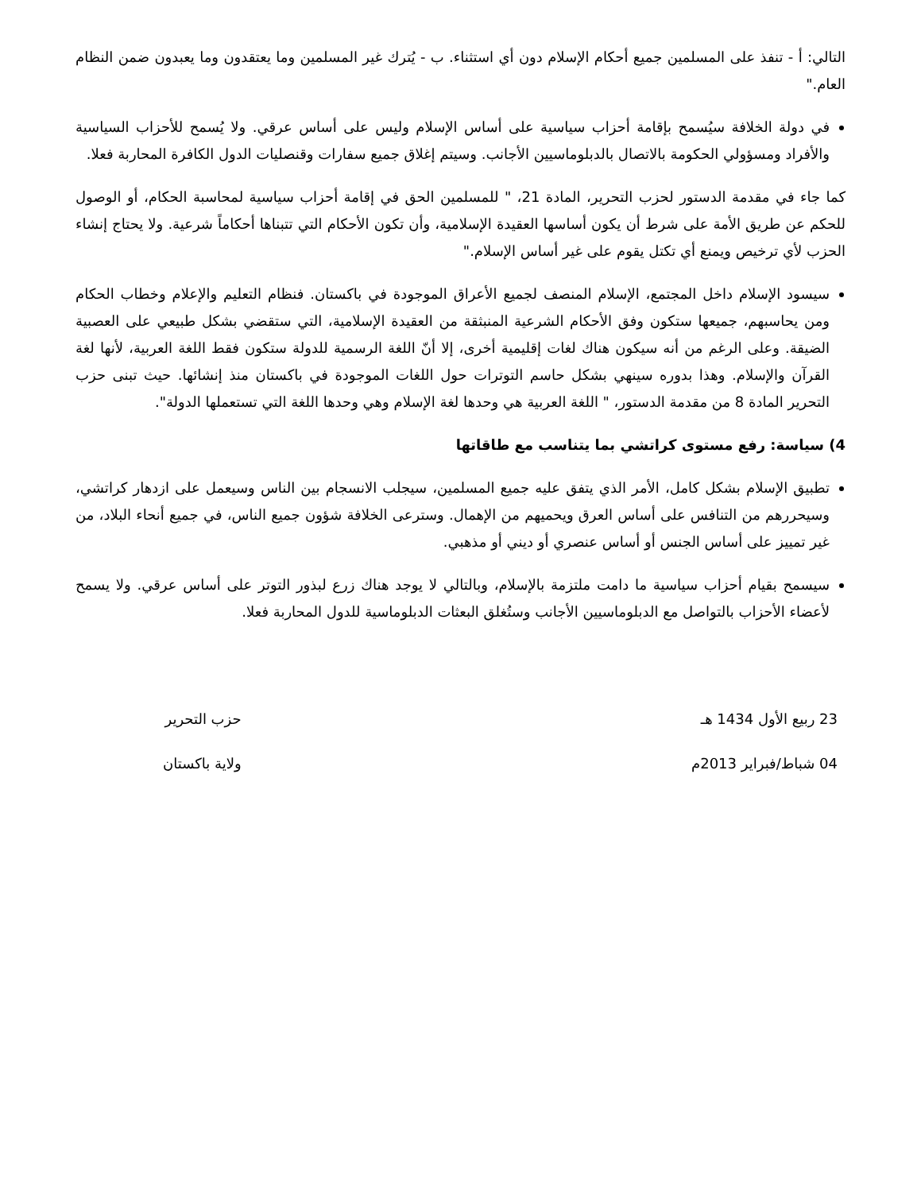التالي: أ - تنفذ على المسلمين جميع أحكام الإسلام دون أي استثناء. ب - يُترك غير المسلمين وما يعتقدون وما يعبدون ضمن النظام العام."
في دولة الخلافة سيُسمح بإقامة أحزاب سياسية على أساس الإسلام وليس على أساس عرقي. ولا يُسمح للأحزاب السياسية والأفراد ومسؤولي الحكومة بالاتصال بالدبلوماسيين الأجانب. وسيتم إغلاق جميع سفارات وقنصليات الدول الكافرة المحاربة فعلا.
كما جاء في مقدمة الدستور لحزب التحرير، المادة 21، " للمسلمين الحق في إقامة أحزاب سياسية لمحاسبة الحكام، أو الوصول للحكم عن طريق الأمة على شرط أن يكون أساسها العقيدة الإسلامية، وأن تكون الأحكام التي تتبناها أحكاماً شرعية. ولا يحتاج إنشاء الحزب لأي ترخيص ويمنع أي تكتل يقوم على غير أساس الإسلام."
سيسود الإسلام داخل المجتمع، الإسلام المنصف لجميع الأعراق الموجودة في باكستان. فنظام التعليم والإعلام وخطاب الحكام ومن يحاسبهم، جميعها ستكون وفق الأحكام الشرعية المنبثقة من العقيدة الإسلامية، التي ستقضي بشكل طبيعي على العصبية الضيقة. وعلى الرغم من أنه سيكون هناك لغات إقليمية أخرى، إلا أنّ اللغة الرسمية للدولة ستكون فقط اللغة العربية، لأنها لغة القرآن والإسلام. وهذا بدوره سينهي بشكل حاسم التوترات حول اللغات الموجودة في باكستان منذ إنشائها. حيث تبنى حزب التحرير المادة 8 من مقدمة الدستور، " اللغة العربية هي وحدها لغة الإسلام وهي وحدها اللغة التي تستعملها الدولة".
4) سياسة: رفع مستوى كراتشي بما يتناسب مع طاقاتها
تطبيق الإسلام بشكل كامل، الأمر الذي يتفق عليه جميع المسلمين، سيجلب الانسجام بين الناس وسيعمل على ازدهار كراتشي، وسيحررهم من التنافس على أساس العرق ويحميهم من الإهمال. وسترعى الخلافة شؤون جميع الناس، في جميع أنحاء البلاد، من غير تمييز على أساس الجنس أو أساس عنصري أو ديني أو مذهبي.
سيسمح بقيام أحزاب سياسية ما دامت ملتزمة بالإسلام، وبالتالي لا يوجد هناك زرع لبذور التوتر على أساس عرقي. ولا يسمح لأعضاء الأحزاب بالتواصل مع الدبلوماسيين الأجانب وستُغلق البعثات الدبلوماسية للدول المحاربة فعلا.
23 ربيع الأول 1434 هـ
04 شباط/فبراير 2013م
حزب التحرير
ولاية باكستان